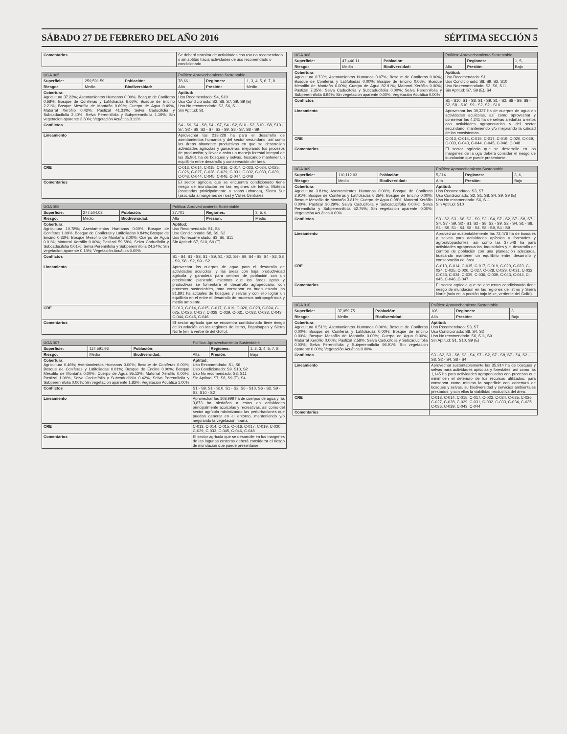SÁBADO 27 DE FEBRERO DEL AÑO 2016 SÉPTIMA SECCIÓN 5
| Comentarios | Se deberá transitar de actividades con uso no recomendado o sin aptitud hacia actividades de uso recomendado o condicionado |
| UGA 005 | | | Política: Aprovechamiento Sustentable | | |
| --- | --- | --- | --- | --- | --- |
| Superficie: | 259,591.59 | Población: | 78,661 | Regiones: | 1, 3, 4, 5, 6, 7, 8 |
| Riesgo: | Medio | Biodiversidad: | Alta | Presión: | Medio |
| Cobertura: Agricultura 37.23%; Asentamientos Humanos 0.00%; Bosque de Coniferas 0.68%; Bosque de Coniferas y Latifoliadas 6.66%; Bosque de Encino 2.21%; Bosque Mesofilo de Montaña 0.69%; Cuerpo de Agua 0.49%, Matorral Xerófilo 0.42%; Pastizal 41.31%; Selva Caducifolia y Subcaducifolia 2.40%; Selva Perennifolia y Subperennifolia 1.19%; Sin vegetacion aparente 3.60%; Vegetación Acuática 3.11% | | | Aptitud: Uso Recomendado: S4, S10 Uso Condicionado: S2, S8, S7, S9, S9 (E) Uso No recomendado: S3, S6, S11 Sin Aptitud: S1 | | |
| Conflictos | | | S4 - S9, S4 - S8, S4 - S7, S4 - S2, S10 - S2, S10 - S8, S10 - S7, S2 - S8, S2 - S7, S2 - S9, S8 - S7, S8 - S9 | | |
| Lineamiento | | | Aprovechar las 213,228 ha para el desarrollo de asentamientos humanos y del sector secundario, así como las áreas altamente productivas en que se desarrollan actividades agrícolas y ganaderas, mejorando los procesos de producción; y llevar a cabo un manejo forestal integral de las 35,901 ha de bosques y selvas, buscando mantener un equilibrio entre desarrollo y conservación del área. | | |
| CRE | | | C-013, C-014, C-015, C-016, C-017, C-023, C-024, C-025, C-026, C-027, C-028, C-029, C-031, C-032, C-033, C-039, C-043, C-044, C-045, C-046, C-047, C-048 | | |
| Comentarios | | | El sector agrícola que se encuentra condicionado tiene riesgo de inundación en las regiones de Istmo, Mixteca (asociadas prinicipalmente a zonas urbanas), Sierra Sur (asociada a margenes de rios) y Valles Centrales. | | |
| UGA 006 | | | Política: Aprovechamiento Sustentable | | |
| --- | --- | --- | --- | --- | --- |
| Superficie: | 277,504.02 | Población: | 37,701 | Regiones: | 3, 5, 6, |
| Riesgo: | Medio | Biodiversidad: | Alta | Presión: | Medio |
| Cobertura: Agricultura 10.78%; Asentamientos Humanos 0.00%; Bosque de Coniferas 1.09%; Bosque de Coniferas y Latifoliadas 0.84%; Bosque de Encino 0.33%; Bosque Mesofilo de Montaña 3.00%; Cuerpo de Agua 0.01%; Matorral Xerófilo 0.00%; Pastizal 59.58%; Selva Caducifolia y Subcaducifolia 0.01%; Selva Perennifolia y Subperennifolia 24.24%; Sin vegetacion aparente 0.13%; Vegetación Acuática 0.00% | | | Aptitud: Uso Recomendado: S1, S4 Uso Condicionado: S8, S9, S2 Uso No recomendado: S3, S6, S11 Sin Aptitud: S7, S10, S9 (E) | | |
| Conflictos | | | S1 - S4, S1 - S8, S1 - S9, S1 - S2, S4 - S9, S4 - S8, S4 - S2, S8 - S9, S8 - S2, S9 - S2 | | |
| Lineamiento | | | Aprovechar los cuerpos de agua para el desarrollo de actividades acuícolas, y las áreas con baja productividad agrícola y ganadera para centros de población con un crecimiento planeado, mientras que las áreas aptas y productivas se fomentará el desarrollo agropecuario, con procesos sustentables, para conservar en buen estado las 81,891 ha actuales de bosques y selvas y con ello lograr un equilibrio en el entre el desarrollo de procesos antropogénicos y medio ambiente. | | |
| CRE | | | C-013, C-014, C-015, C-017, C-019, C-020, C-023, C-024, C-025, C-026, C-027, C-028, C-029, C-031, C-032, C-033, C-043, C-044, C-045, C-046 | | |
| Comentarios | | | El sector agrícola que se encuentra condicionado tiene riesgo de inundación en las regiones de Istmo, Papaloapan y Sierra Norte (en la vertiente del Golfo). | | |
| UGA 007 | | | Política: Aprovechamiento Sustentable | | |
| --- | --- | --- | --- | --- | --- |
| Superficie: | 114,591.96 | Población: | | Regiones: | 1, 2, 3, 4, 5, 7, 8 |
| Riesgo: | Medio | Biodiversidad: | Alta | Presión: | Bajo |
| Cobertura: Agricultura 0.46%; Asentamientos Humanos 0.00%; Bosque de Coniferas 0.00%; Bosque de Coniferas y Latifoliadas 0.01%; Bosque de Encino 0.00%; Bosque Mesofilo de Montaña 0.00%; Cuerpo de Agua 95.12%; Matorral Xerófilo 0.00%; Pastizal 1.09%; Selva Caducifolia y Subcaducifolia 0.42%; Selva Perennifolia y Subperennifolia 0.06%; Sin vegetacion aparente 1.83%; Vegetación Acuática 1.00% | | | Aptitud: Uso Recomendado: S1, S6 Uso Condicionado: S9, S10, S2 Uso No recomendado: S3, S11 Sin Aptitud: S7, S8, S9 (E), S4 | | |
| Conflictos | | | S1 - S9, S1 - S10, S1 - S2, S6 - S10, S6 - S2, S9 - S2, S10 - S2 | | |
| Lineamiento | | | Aprovechar las 108,999 ha de cuerpos de agua y las 3,873 ha aledañas a estos en actividades principalmente acuícolas y recreativas, así como del sector agrícola minimizando las perturbaciones que puedan generar en el entorno, manteniendo y/o mejorando la vegetación riparia. | | |
| CRE | | | C-013, C-014, C-015, C-016, C-017, C-019, C-020, C-029, C-033, C-045, C-046, C-048 | | |
| Comentarios | | | El sector agrícola que se desarrolle en los margenes de las lagunas costeras deberá considerar el riesgo de inundación que puede presentarse | | |
| UGA 008 | | | Política: Aprovechamiento Sustentable | | |
| --- | --- | --- | --- | --- | --- |
| Superficie: | 47,446.11 | Población: | | Regiones: | 1, 5, |
| Riesgo: | Medio | Biodiversidad: | Alta | Presión: | Bajo |
| Cobertura: Agricultura 0.73%; Asentamientos Humanos 0.07%; Bosque de Coniferas 0.00%; Bosque de Coniferas y Latifoliadas 0.00%; Bosque de Encino 0.06%; Bosque Mesofilo de Montaña 0.00%; Cuerpo de Agua 82.91%; Matorral Xerófilo 0.00%; Pastizal 7.35%; Selva Caducifolia y Subcaducifolia 0.00%; Selva Perennifolia y Subperennifolia 8.94%; Sin vegetacion aparente 0.00%; Vegetación Acuática 0.00% | | | Aptitud: Uso Recomendado: S1 Uso Condicionado: S8, S9, S2, S10 Uso No recomendado: S3, S6, S11 Sin Aptitud: S7, S9 (E), S4 | | |
| Conflictos | | | S1 - S10, S1 - S8, S1 - S9, S1 - S2, S8 - S9, S8 - S2, S8 - S10, S9 - S2, S2 - S10 | | |
| Lineamiento | | | Aprovechar las 39,337 ha de cuerpos de agua en actividades acuícolas, así como aprovechar y conservar las 4,241 ha de selvas aledañas a estos con actividades agropecuarias y del sector secundario, manteniendo y/o mejorando la calidad de los ecosistemas. | | |
| CRE | | | C-013, C-014, C-015, C-017, C-019, C-020, C-029, C-033, C-043, C-044, C-045, C-046, C-048 | | |
| Comentarios | | | El sector agrícola que se desarrolle en los margenes de la uga deberá consider el riesgo de inundación que puede presentarse. | | |
| UGA 009 | | | Política: Aprovechamiento Sustentable | | |
| --- | --- | --- | --- | --- | --- |
| Superficie: | 110,112.93 | Población: | 5,314 | Regiones: | 3, 6, |
| Riesgo: | Medio | Biodiversidad: | Alta | Presión: | Bajo |
| Cobertura: Agricultura 3.81%; Asentamientos Humanos 0.00%; Bosque de Coniferas 2.91%; Bosque de Coniferas y Latifoliadas 6.35%; Bosque de Encino 0.00%; Bosque Mesofilo de Montaña 3.81%; Cuerpo de Agua 0.08%; Matorral Xerófilo 0.00%; Pastizal 30.29%; Selva Caducifolia y Subcaducifolia 0.00%; Selva Perennifolia y Subperennifolia 52.75%; Sin vegetacion aparente 0.00%; Vegetación Acuática 0.00% | | | Aptitud: Uso Recomendado: S3, S7 Uso Condicionado: S2, S1, S8, S4, S9, S9 (E) Uso No recomendado: S6, S11 Sin Aptitud: S10 | | |
| Conflictos | | | S3 - S2, S3 - S8, S3 - S9, S3 - S4, S7 - S2, S7 - S8, S7 - S4, S7 - S9, S2 - S1, S2 - S8, S2 - S9, S2 - S4, S1 - S8, S1 - S9, S1 - S4, S8 - S4, S8 - S9, S4 - S9 | | |
| Lineamiento | | | Aprovechar sustentablemente las 72,476 ha de bosques y selvas para actividades apícolas y forestales y agrosilvopastoriles, así como las 37,548 ha para actividades agropecuarias, industriales y el desarrollo de centros de población con una planeación adecuada, buscando mantener un equilibrio entre desarrollo y conservación del área. | | |
| CRE | | | C-013, C-014, C-015, C-017, C-019, C-020, C-023, C-024, C-025, C-026, C-027, C-028, C-029, C-031, C-032, C-033, C-034, C-035, C-036, C-039, C-043, C-044, C-045, C-046, C-047 | | |
| Comentarios | | | El sector agrícola que se encuentra condicionado tiene riesgo de inundación en las regiones de Istmo y Sierra Norte (solo en la porción bajo Mixe, vertiente del Golfo). | | |
| UGA 010 | | | Política: Aprovechamiento Sustentable | | |
| --- | --- | --- | --- | --- | --- |
| Superficie: | 37,059.75 | Población: | 106 | Regiones: | 3, |
| Riesgo: | Medio | Biodiversidad: | Alta | Presión: | Bajo |
| Cobertura: Agricultura 0.51%; Asentamientos Humanos 0.00%; Bosque de Coniferas 0.00%; Bosque de Coniferas y Latifoliadas 0.00%; Bosque de Encino 0.00%; Bosque Mesofilo de Montaña 0.00%; Cuerpo de Agua 0.00%; Matorral Xerófilo 0.00%; Pastizal 2.58%; Selva Caducifolia y Subcaducifolia 0.00%; Selva Perennifolia y Subperennifolia 96.91%; Sin vegetacion aparente 0.00%; Vegetación Acuática 0.00% | | | Aptitud: Uso Recomendado: S3, S7 Uso Condicionado: S8, S4, S2 Uso No recomendado: S6, S11, S9 Sin Aptitud: S1, S10, S9 (E) | | |
| Conflictos | | | S3 - S2, S3 - S8, S3 - S4, S7 - S2, S7 - S8, S7 - S4, S2 - S8, S2 - S4, S8 - S4 | | |
| Lineamiento | | | Aprovechar sustentablemente las 35,914 ha de bosques y selvas para actividades apícolas y forestales, así como las 1,145 ha para actividades agropecuarias con procesos que minimicen el deterioro de los recursos utilizados, para conservar como mínimo la superficie con cobertura de bosques y selvas, su biodiversidad y servicios ambientales prestados, y con ellos la viabilidad productiva del área. | | |
| CRE | | | C-013, C-014, C-015, C-017, C-023, C-024, C-025, C-026, C-027, C-028, C-029, C-031, C-032, C-033, C-034, C-035, C-036, C-039, C-043, C-044 | | |
| Comentarios | | | | | |